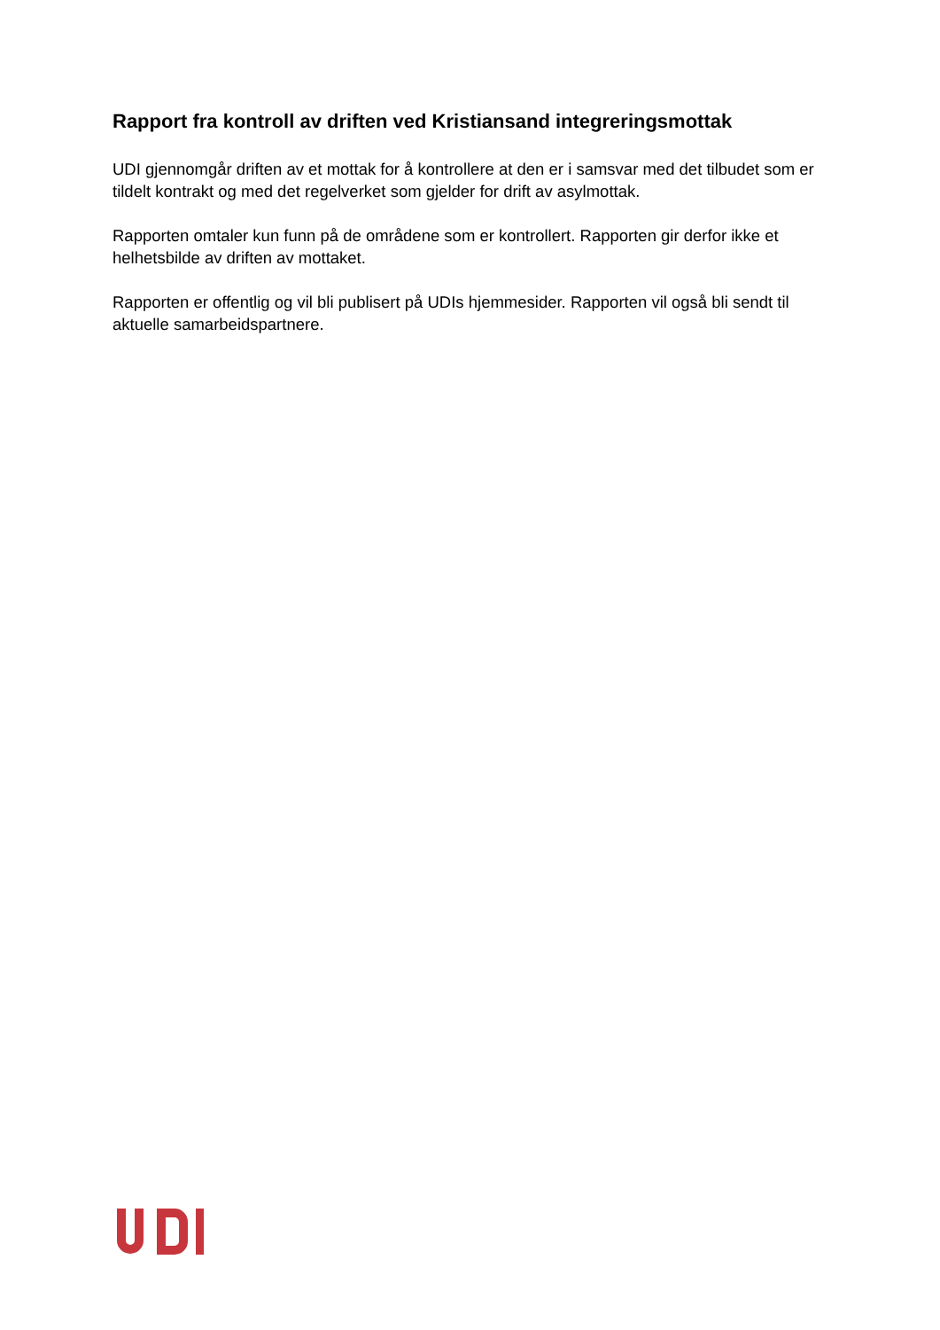Rapport fra kontroll av driften ved Kristiansand integreringsmottak
UDI gjennomgår driften av et mottak for å kontrollere at den er i samsvar med det tilbudet som er tildelt kontrakt og med det regelverket som gjelder for drift av asylmottak.
Rapporten omtaler kun funn på de områdene som er kontrollert. Rapporten gir derfor ikke et helhetsbilde av driften av mottaket.
Rapporten er offentlig og vil bli publisert på UDIs hjemmesider. Rapporten vil også bli sendt til aktuelle samarbeidspartnere.